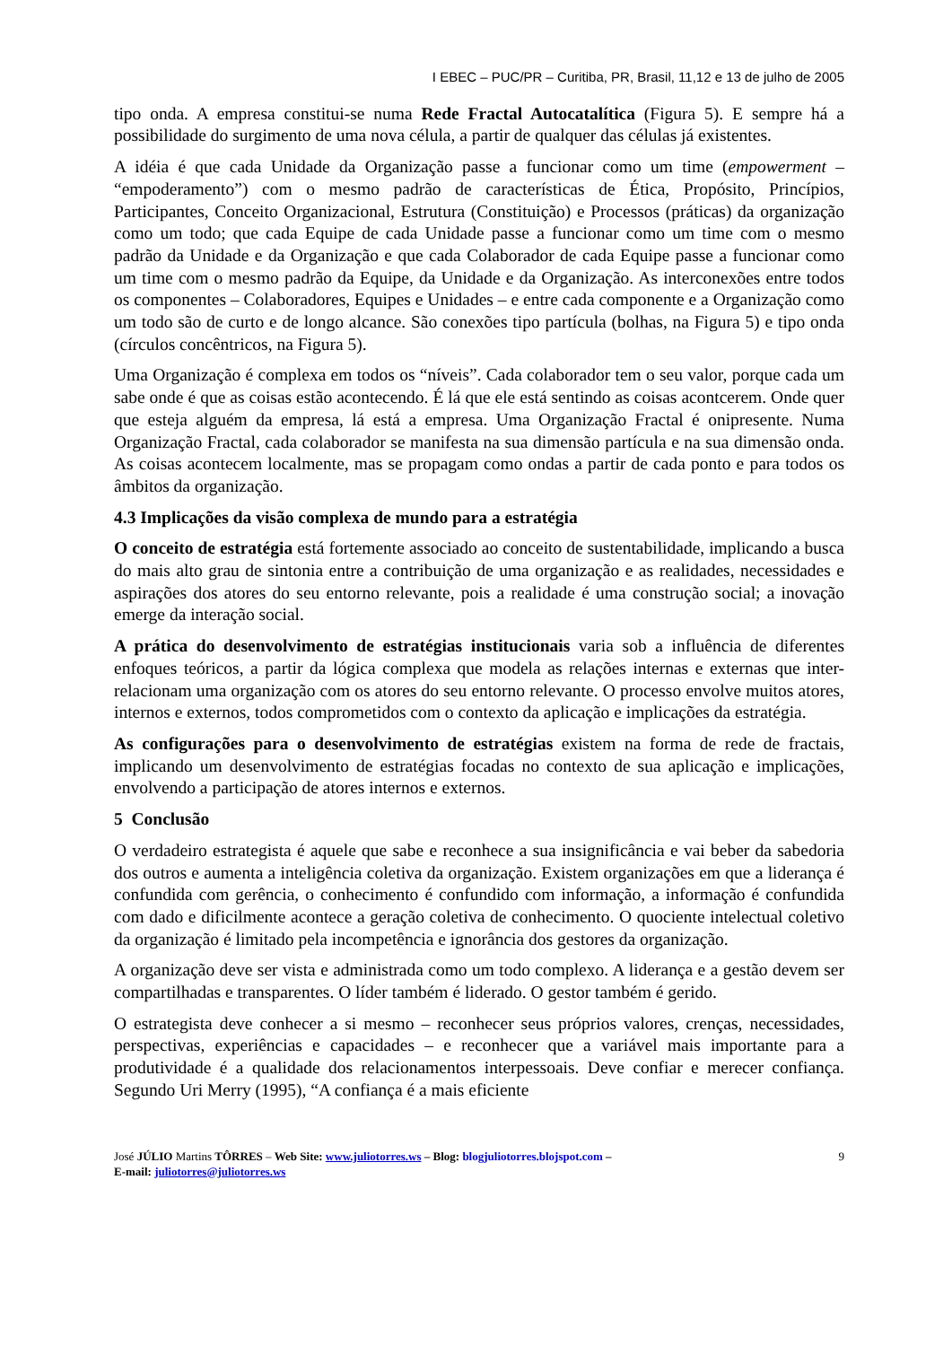I EBEC – PUC/PR – Curitiba, PR, Brasil, 11,12 e 13 de julho de 2005
tipo onda. A empresa constitui-se numa Rede Fractal Autocatalítica (Figura 5). E sempre há a possibilidade do surgimento de uma nova célula, a partir de qualquer das células já existentes.
A idéia é que cada Unidade da Organização passe a funcionar como um time (empowerment – “empoderamento”) com o mesmo padrão de características de Ética, Propósito, Princípios, Participantes, Conceito Organizacional, Estrutura (Constituição) e Processos (práticas) da organização como um todo; que cada Equipe de cada Unidade passe a funcionar como um time com o mesmo padrão da Unidade e da Organização e que cada Colaborador de cada Equipe passe a funcionar como um time com o mesmo padrão da Equipe, da Unidade e da Organização. As interconexões entre todos os componentes – Colaboradores, Equipes e Unidades – e entre cada componente e a Organização como um todo são de curto e de longo alcance. São conexões tipo partícula (bolhas, na Figura 5) e tipo onda (círculos concêntricos, na Figura 5).
Uma Organização é complexa em todos os “níveis”. Cada colaborador tem o seu valor, porque cada um sabe onde é que as coisas estão acontecendo. É lá que ele está sentindo as coisas acontcerem. Onde quer que esteja alguém da empresa, lá está a empresa. Uma Organização Fractal é onipresente. Numa Organização Fractal, cada colaborador se manifesta na sua dimensão partícula e na sua dimensão onda. As coisas acontecem localmente, mas se propagam como ondas a partir de cada ponto e para todos os âmbitos da organização.
4.3 Implicações da visão complexa de mundo para a estratégia
O conceito de estratégia está fortemente associado ao conceito de sustentabilidade, implicando a busca do mais alto grau de sintonia entre a contribuição de uma organização e as realidades, necessidades e aspirações dos atores do seu entorno relevante, pois a realidade é uma construção social; a inovação emerge da interação social.
A prática do desenvolvimento de estratégias institucionais varia sob a influência de diferentes enfoques teóricos, a partir da lógica complexa que modela as relações internas e externas que inter-relacionam uma organização com os atores do seu entorno relevante. O processo envolve muitos atores, internos e externos, todos comprometidos com o contexto da aplicação e implicações da estratégia.
As configurações para o desenvolvimento de estratégias existem na forma de rede de fractais, implicando um desenvolvimento de estratégias focadas no contexto de sua aplicação e implicações, envolvendo a participação de atores internos e externos.
5 Conclusão
O verdadeiro estrategista é aquele que sabe e reconhece a sua insignificância e vai beber da sabedoria dos outros e aumenta a inteligência coletiva da organização. Existem organizações em que a liderança é confundida com gerência, o conhecimento é confundido com informação, a informação é confundida com dado e dificilmente acontece a geração coletiva de conhecimento. O quociente intelectual coletivo da organização é limitado pela incompetência e ignorância dos gestores da organização.
A organização deve ser vista e administrada como um todo complexo. A liderança e a gestão devem ser compartilhadas e transparentes. O líder também é liderado. O gestor também é gerido.
O estrategista deve conhecer a si mesmo – reconhecer seus próprios valores, crenças, necessidades, perspectivas, experiências e capacidades – e reconhecer que a variável mais importante para a produtividade é a qualidade dos relacionamentos interpessoais. Deve confiar e merecer confiança. Segundo Uri Merry (1995), “A confiança é a mais eficiente
José JÚLIO Martins TÔRRES – Web Site: www.juliotorres.ws – Blog: blogjuliotorres.blojspot.com –
E-mail: juliotorres@juliotorres.ws
9